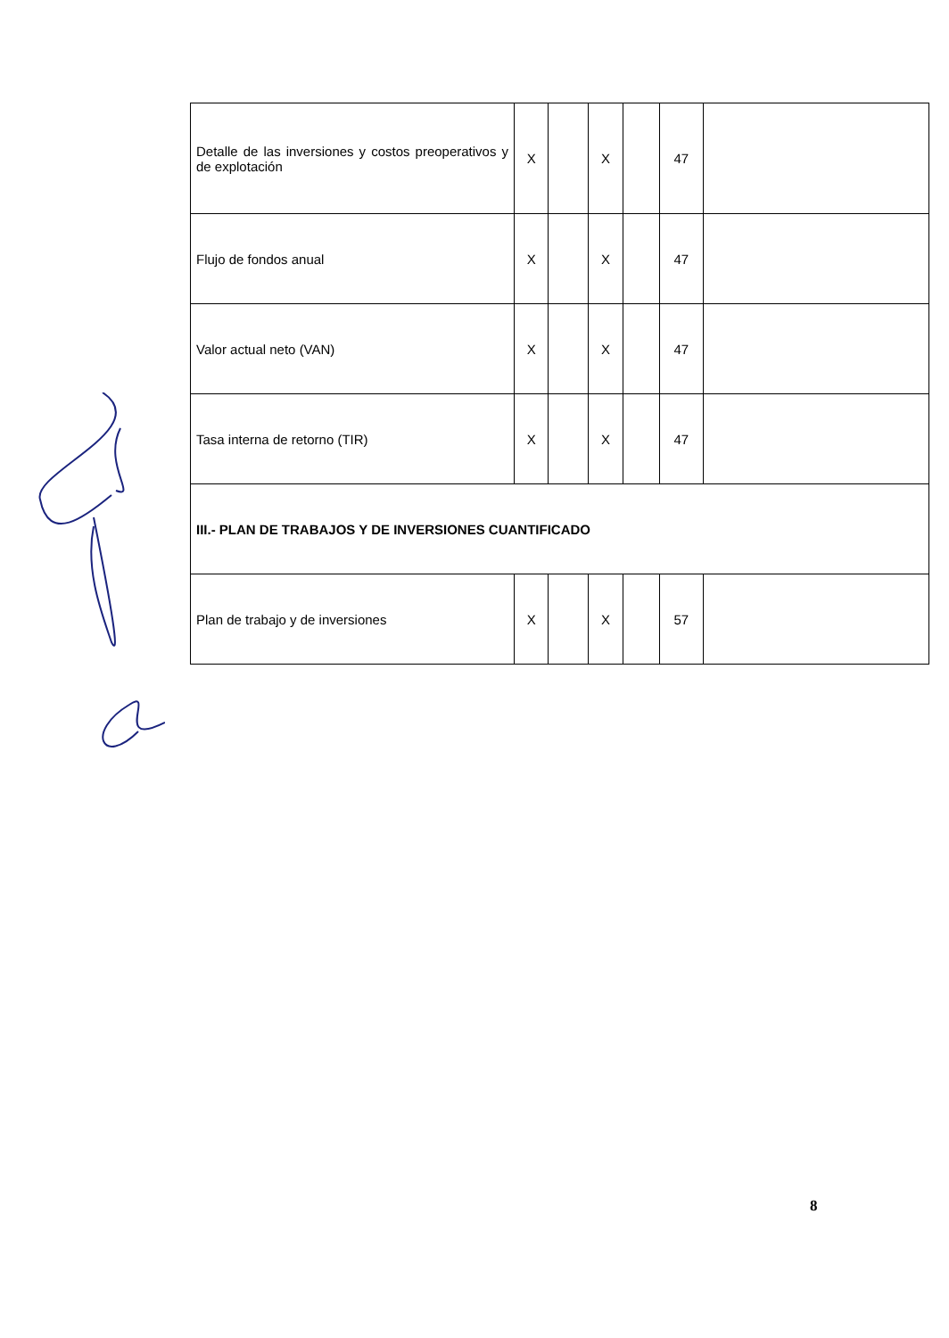| Detalle de las inversiones y costos preoperativos y de explotación | X | | X | | 47 | |
| Flujo de fondos anual | X | | X | | 47 | |
| Valor actual neto (VAN) | X | | X | | 47 | |
| Tasa interna de retorno (TIR) | X | | X | | 47 | |
| III.- PLAN DE TRABAJOS Y DE INVERSIONES CUANTIFICADO | | | | | | |
| Plan de trabajo y de inversiones | X | | X | | 57 | |
8